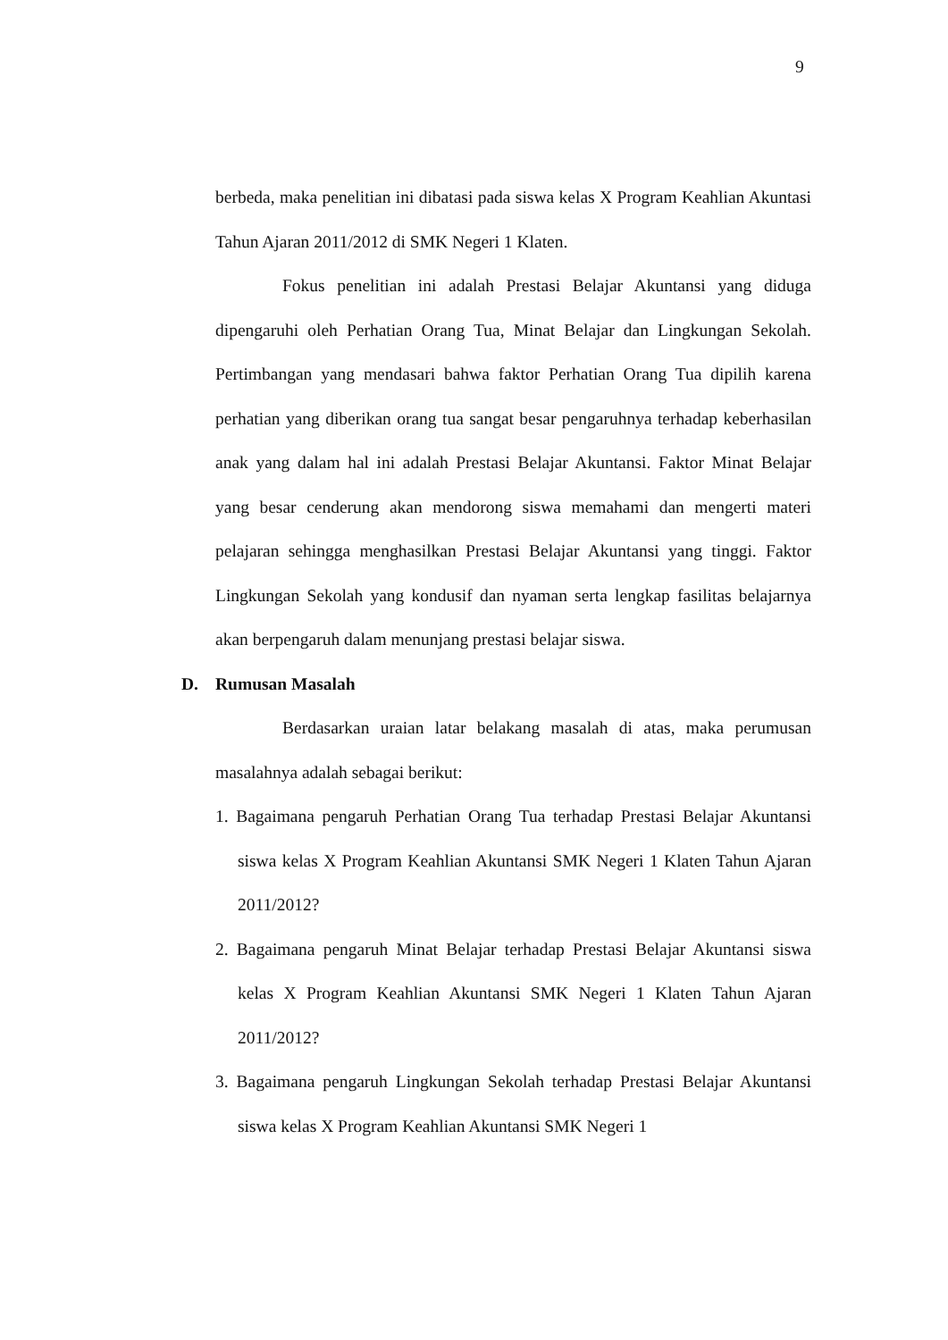9
berbeda, maka penelitian ini dibatasi pada siswa kelas X Program Keahlian Akuntasi Tahun Ajaran 2011/2012 di SMK Negeri 1 Klaten.
Fokus penelitian ini adalah Prestasi Belajar Akuntansi yang diduga dipengaruhi oleh Perhatian Orang Tua, Minat Belajar dan Lingkungan Sekolah. Pertimbangan yang mendasari bahwa faktor Perhatian Orang Tua dipilih karena perhatian yang diberikan orang tua sangat besar pengaruhnya terhadap keberhasilan anak yang dalam hal ini adalah Prestasi Belajar Akuntansi. Faktor Minat Belajar yang besar cenderung akan mendorong siswa memahami dan mengerti materi pelajaran sehingga menghasilkan Prestasi Belajar Akuntansi yang tinggi. Faktor Lingkungan Sekolah yang kondusif dan nyaman serta lengkap fasilitas belajarnya akan berpengaruh dalam menunjang prestasi belajar siswa.
D. Rumusan Masalah
Berdasarkan uraian latar belakang masalah di atas, maka perumusan masalahnya adalah sebagai berikut:
1. Bagaimana pengaruh Perhatian Orang Tua terhadap Prestasi Belajar Akuntansi siswa kelas X Program Keahlian Akuntansi SMK Negeri 1 Klaten Tahun Ajaran 2011/2012?
2. Bagaimana pengaruh Minat Belajar terhadap Prestasi Belajar Akuntansi siswa kelas X Program Keahlian Akuntansi SMK Negeri 1 Klaten Tahun Ajaran 2011/2012?
3. Bagaimana pengaruh Lingkungan Sekolah terhadap Prestasi Belajar Akuntansi siswa kelas X Program Keahlian Akuntansi SMK Negeri 1